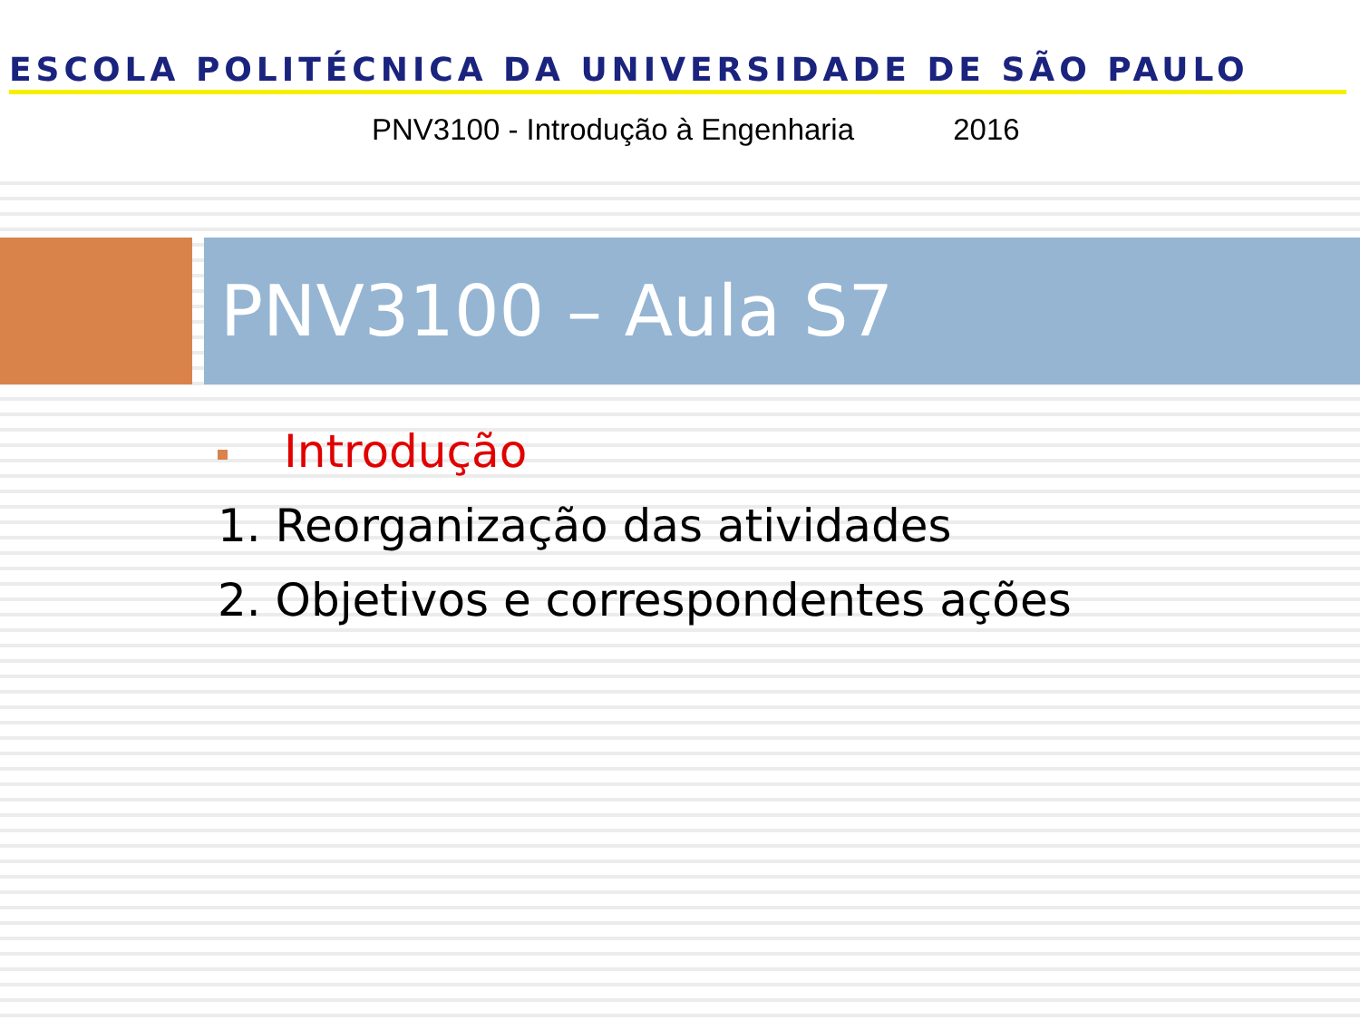ESCOLA POLITÉCNICA DA UNIVERSIDADE DE SÃO PAULO
PNV3100 - Introdução à Engenharia 2016
PNV3100 – Aula S7
Introdução
1. Reorganização das atividades
2. Objetivos e correspondentes ações